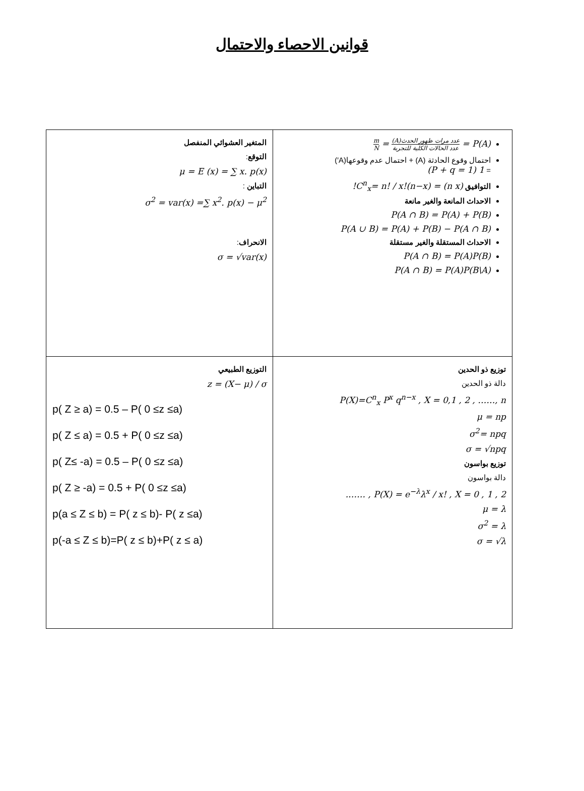قوانين الاحصاء والاحتمال
| P(A) = عدد مرات ظهور الحدث(A) عدد الحالات الكلية للتجربة = m N احتمال وقوع الحادثة (A) + احتمال عدم وقوعها(A′) = 1 (P + q = 1) التوافيق (n x) = C<sup>n</sup><sub>x</sub>= n! / x!(n−x)! الاحداث المانعة والغير مانعة P(A ∩ B) = P(A) + P(B) P(A ∪ B) = P(A) + P(B) − P(A ∩ B) الاحداث المستقلة والغير مستقلة P(A ∩ B) = P(A)P(B) P(A ∩ B) = P(A)P(B\A) | المتغير العشوائي المنفصل التوقع : μ = E (x) = ∑ x. p(x) التباين : σ<sup>2</sup> = var(x) =∑ x<sup>2</sup>. p(x) − μ<sup>2</sup> الانحراف : σ = √var(x) |
| توزيع ذو الحدين دالة ذو الحدين P(X)=C<sup>n</sup><sub>x</sub> P<sup>x</sup> q<sup>n−x</sup> , X = 0,1 , 2 , ……, n μ = np σ<sup>2</sup>= npq σ = √npq توزيع بواسون دالة بواسون P(X) = e<sup>−λ</sup>λ<sup>x</sup> / x! , X = 0 , 1 , 2 , ……. μ = λ σ<sup>2</sup> = λ σ = √λ | التوزيع الطبيعي z = (X− μ) / σ p( Z ≥ a) = 0.5 – P( 0 ≤z ≤a) p( Z ≤ a) = 0.5 + P( 0 ≤z ≤a) p( Z≤ -a) = 0.5 – P( 0 ≤z ≤a) p( Z ≥ -a) = 0.5 + P( 0 ≤z ≤a) p(a ≤ Z ≤ b) = P( z ≤ b)- P( z ≤a) p(-a ≤ Z ≤ b)=P( z ≤ b)+P( z ≤ a) |